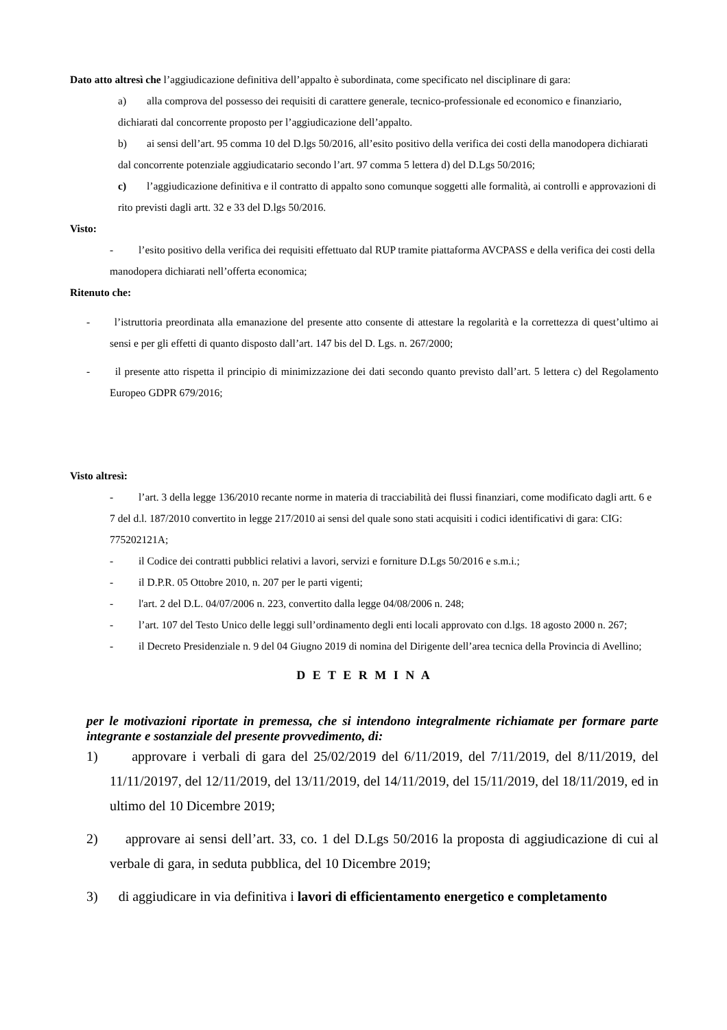Dato atto altresì che l’aggiudicazione definitiva dell’appalto è subordinata, come specificato nel disciplinare di gara:
a) alla comprova del possesso dei requisiti di carattere generale, tecnico-professionale ed economico e finanziario, dichiarati dal concorrente proposto per l’aggiudicazione dell’appalto.
b) ai sensi dell’art. 95 comma 10 del D.lgs 50/2016, all’esito positivo della verifica dei costi della manodopera dichiarati dal concorrente potenziale aggiudicatario secondo l’art. 97 comma 5 lettera d) del D.Lgs 50/2016;
c) l’aggiudicazione definitiva e il contratto di appalto sono comunque soggetti alle formalità, ai controlli e approvazioni di rito previsti dagli artt. 32 e 33 del D.lgs 50/2016.
Visto:
- l’esito positivo della verifica dei requisiti effettuato dal RUP tramite piattaforma AVCPASS e della verifica dei costi della manodopera dichiarati nell’offerta economica;
Ritenuto che:
- l’istruttoria preordinata alla emanazione del presente atto consente di attestare la regolarità e la correttezza di quest’ultimo ai sensi e per gli effetti di quanto disposto dall’art. 147 bis del D. Lgs. n. 267/2000;
- il presente atto rispetta il principio di minimizzazione dei dati secondo quanto previsto dall’art. 5 lettera c) del Regolamento Europeo GDPR 679/2016;
Visto altresì:
- l’art. 3 della legge 136/2010 recante norme in materia di tracciabilità dei flussi finanziari, come modificato dagli artt. 6 e 7 del d.l. 187/2010 convertito in legge 217/2010 ai sensi del quale sono stati acquisiti i codici identificativi di gara: CIG: 775202121A;
- il Codice dei contratti pubblici relativi a lavori, servizi e forniture D.Lgs 50/2016 e s.m.i.;
- il D.P.R. 05 Ottobre 2010, n. 207 per le parti vigenti;
- l'art. 2 del D.L. 04/07/2006 n. 223, convertito dalla legge 04/08/2006 n. 248;
- l’art. 107 del Testo Unico delle leggi sull’ordinamento degli enti locali approvato con d.lgs. 18 agosto 2000 n. 267;
- il Decreto Presidenziale n. 9 del 04 Giugno 2019 di nomina del Dirigente dell’area tecnica della Provincia di Avellino;
D E T E R M I N A
per le motivazioni riportate in premessa, che si intendono integralmente richiamate per formare parte integrante e sostanziale del presente provvedimento, di:
1) approvare i verbali di gara del 25/02/2019 del 6/11/2019, del 7/11/2019, del 8/11/2019, del 11/11/20197, del 12/11/2019, del 13/11/2019, del 14/11/2019, del 15/11/2019, del 18/11/2019, ed in ultimo del 10 Dicembre 2019;
2) approvare ai sensi dell’art. 33, co. 1 del D.Lgs 50/2016 la proposta di aggiudicazione di cui al verbale di gara, in seduta pubblica, del 10 Dicembre 2019;
3) di aggiudicare in via definitiva i lavori di efficientamento energetico e completamento